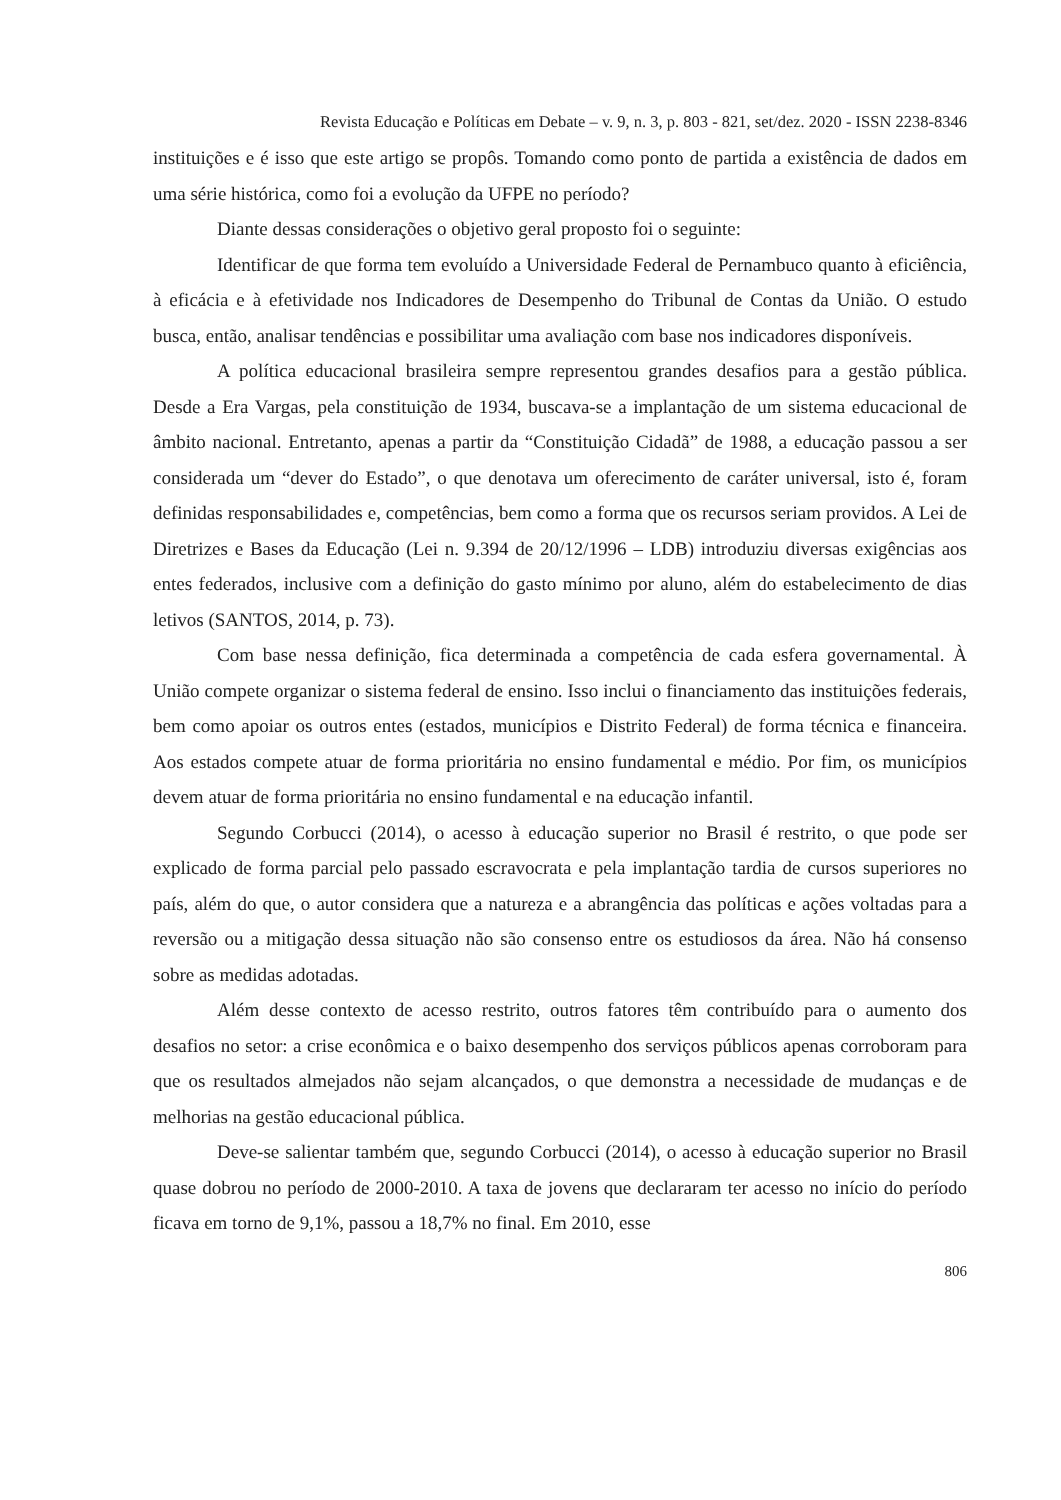Revista Educação e Políticas em Debate – v. 9, n. 3, p. 803 - 821, set/dez. 2020 - ISSN 2238-8346
instituições e é isso que este artigo se propôs. Tomando como ponto de partida a existência de dados em uma série histórica, como foi a evolução da UFPE no período?
Diante dessas considerações o objetivo geral proposto foi o seguinte:
Identificar de que forma tem evoluído a Universidade Federal de Pernambuco quanto à eficiência, à eficácia e à efetividade nos Indicadores de Desempenho do Tribunal de Contas da União. O estudo busca, então, analisar tendências e possibilitar uma avaliação com base nos indicadores disponíveis.
A política educacional brasileira sempre representou grandes desafios para a gestão pública. Desde a Era Vargas, pela constituição de 1934, buscava-se a implantação de um sistema educacional de âmbito nacional. Entretanto, apenas a partir da “Constituição Cidadã” de 1988, a educação passou a ser considerada um “dever do Estado”, o que denotava um oferecimento de caráter universal, isto é, foram definidas responsabilidades e, competências, bem como a forma que os recursos seriam providos. A Lei de Diretrizes e Bases da Educação (Lei n. 9.394 de 20/12/1996 – LDB) introduziu diversas exigências aos entes federados, inclusive com a definição do gasto mínimo por aluno, além do estabelecimento de dias letivos (SANTOS, 2014, p. 73).
Com base nessa definição, fica determinada a competência de cada esfera governamental. À União compete organizar o sistema federal de ensino. Isso inclui o financiamento das instituições federais, bem como apoiar os outros entes (estados, municípios e Distrito Federal) de forma técnica e financeira. Aos estados compete atuar de forma prioritária no ensino fundamental e médio. Por fim, os municípios devem atuar de forma prioritária no ensino fundamental e na educação infantil.
Segundo Corbucci (2014), o acesso à educação superior no Brasil é restrito, o que pode ser explicado de forma parcial pelo passado escravocrata e pela implantação tardia de cursos superiores no país, além do que, o autor considera que a natureza e a abrangência das políticas e ações voltadas para a reversão ou a mitigação dessa situação não são consenso entre os estudiosos da área. Não há consenso sobre as medidas adotadas.
Além desse contexto de acesso restrito, outros fatores têm contribuído para o aumento dos desafios no setor: a crise econômica e o baixo desempenho dos serviços públicos apenas corroboram para que os resultados almejados não sejam alcançados, o que demonstra a necessidade de mudanças e de melhorias na gestão educacional pública.
Deve-se salientar também que, segundo Corbucci (2014), o acesso à educação superior no Brasil quase dobrou no período de 2000-2010. A taxa de jovens que declararam ter acesso no início do período ficava em torno de 9,1%, passou a 18,7% no final. Em 2010, esse
806